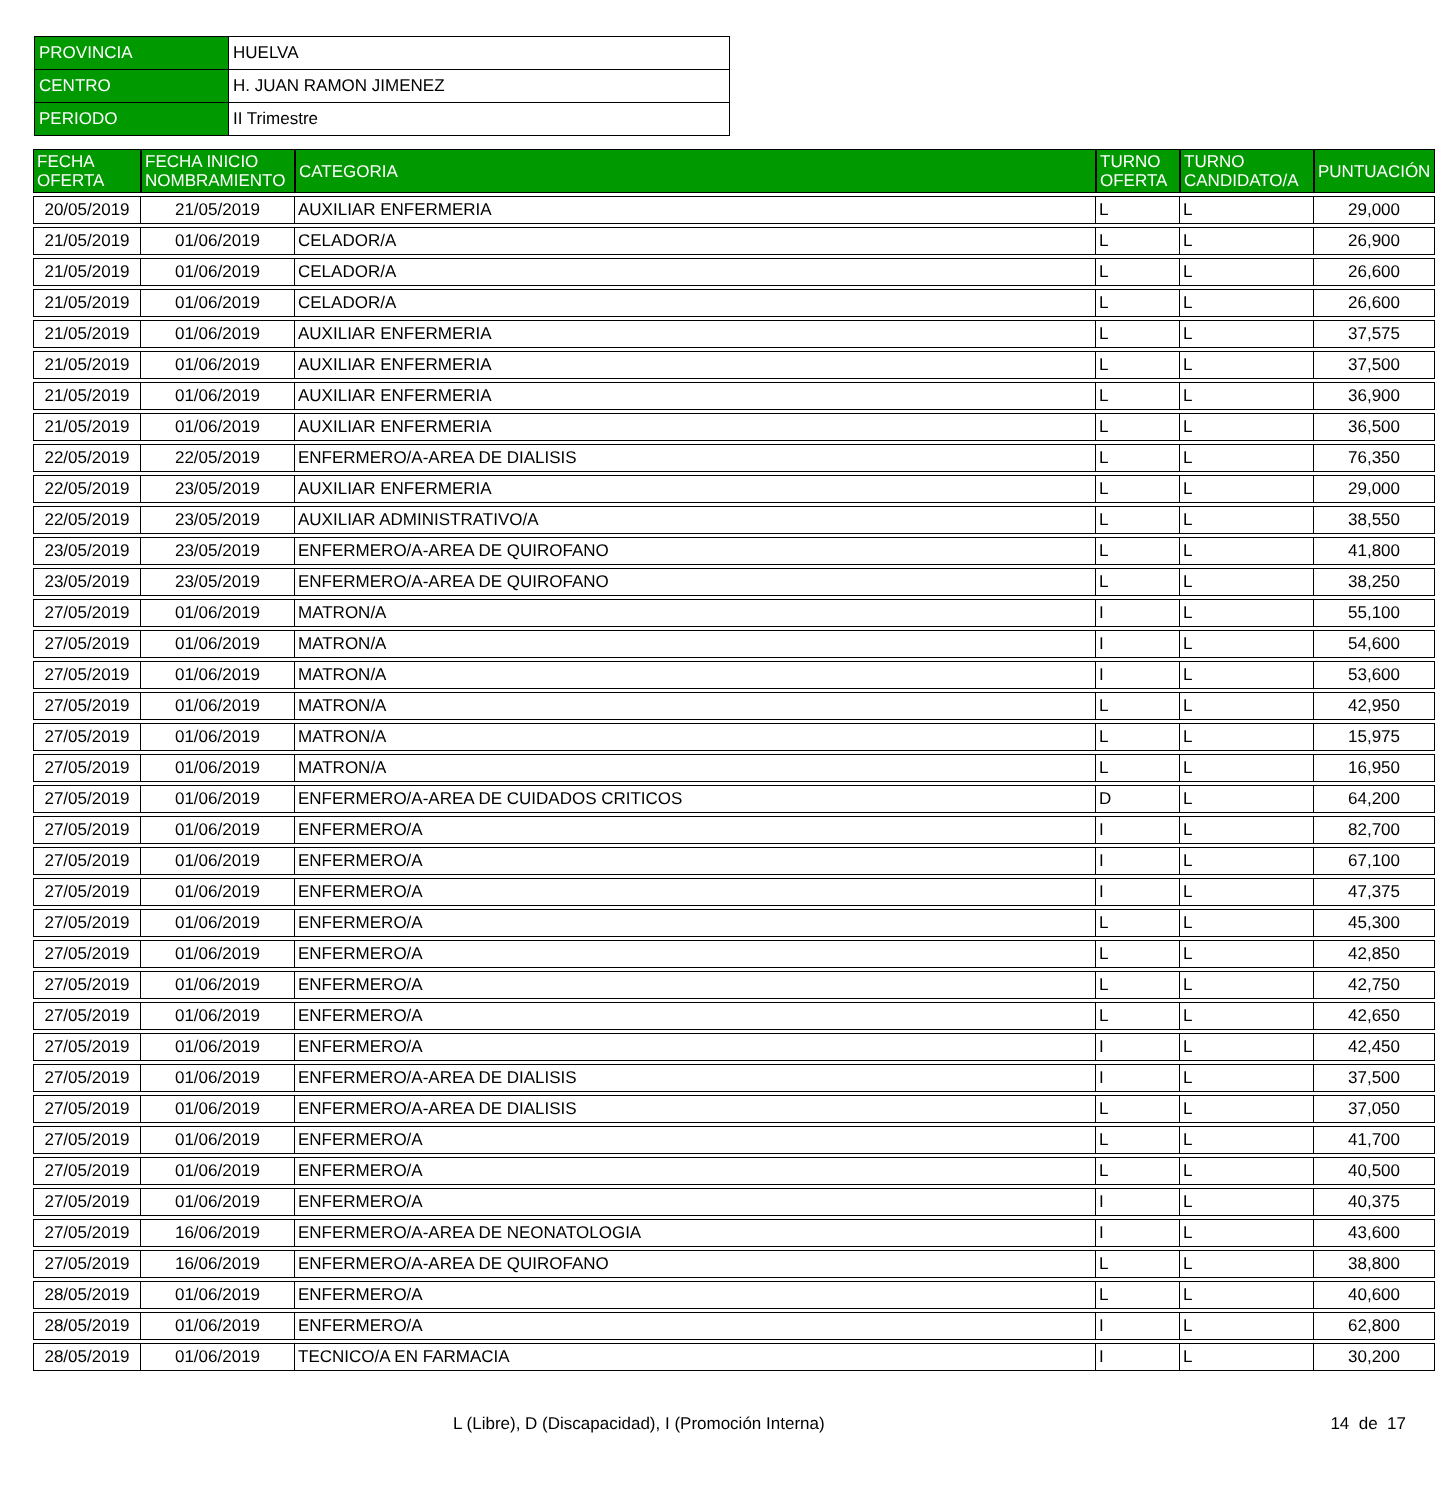| PROVINCIA | HUELVA |
| CENTRO | H. JUAN RAMON JIMENEZ |
| PERIODO | II Trimestre |
| FECHA OFERTA | FECHA INICIO NOMBRAMIENTO | CATEGORIA | TURNO OFERTA | TURNO CANDIDATO/A | PUNTUACIÓN |
| --- | --- | --- | --- | --- | --- |
| 20/05/2019 | 21/05/2019 | AUXILIAR ENFERMERIA | L | L | 29,000 |
| 21/05/2019 | 01/06/2019 | CELADOR/A | L | L | 26,900 |
| 21/05/2019 | 01/06/2019 | CELADOR/A | L | L | 26,600 |
| 21/05/2019 | 01/06/2019 | CELADOR/A | L | L | 26,600 |
| 21/05/2019 | 01/06/2019 | AUXILIAR ENFERMERIA | L | L | 37,575 |
| 21/05/2019 | 01/06/2019 | AUXILIAR ENFERMERIA | L | L | 37,500 |
| 21/05/2019 | 01/06/2019 | AUXILIAR ENFERMERIA | L | L | 36,900 |
| 21/05/2019 | 01/06/2019 | AUXILIAR ENFERMERIA | L | L | 36,500 |
| 22/05/2019 | 22/05/2019 | ENFERMERO/A-AREA DE DIALISIS | L | L | 76,350 |
| 22/05/2019 | 23/05/2019 | AUXILIAR ENFERMERIA | L | L | 29,000 |
| 22/05/2019 | 23/05/2019 | AUXILIAR ADMINISTRATIVO/A | L | L | 38,550 |
| 23/05/2019 | 23/05/2019 | ENFERMERO/A-AREA DE QUIROFANO | L | L | 41,800 |
| 23/05/2019 | 23/05/2019 | ENFERMERO/A-AREA DE QUIROFANO | L | L | 38,250 |
| 27/05/2019 | 01/06/2019 | MATRON/A | I | L | 55,100 |
| 27/05/2019 | 01/06/2019 | MATRON/A | I | L | 54,600 |
| 27/05/2019 | 01/06/2019 | MATRON/A | I | L | 53,600 |
| 27/05/2019 | 01/06/2019 | MATRON/A | L | L | 42,950 |
| 27/05/2019 | 01/06/2019 | MATRON/A | L | L | 15,975 |
| 27/05/2019 | 01/06/2019 | MATRON/A | L | L | 16,950 |
| 27/05/2019 | 01/06/2019 | ENFERMERO/A-AREA DE CUIDADOS CRITICOS | D | L | 64,200 |
| 27/05/2019 | 01/06/2019 | ENFERMERO/A | I | L | 82,700 |
| 27/05/2019 | 01/06/2019 | ENFERMERO/A | I | L | 67,100 |
| 27/05/2019 | 01/06/2019 | ENFERMERO/A | I | L | 47,375 |
| 27/05/2019 | 01/06/2019 | ENFERMERO/A | L | L | 45,300 |
| 27/05/2019 | 01/06/2019 | ENFERMERO/A | L | L | 42,850 |
| 27/05/2019 | 01/06/2019 | ENFERMERO/A | L | L | 42,750 |
| 27/05/2019 | 01/06/2019 | ENFERMERO/A | L | L | 42,650 |
| 27/05/2019 | 01/06/2019 | ENFERMERO/A | I | L | 42,450 |
| 27/05/2019 | 01/06/2019 | ENFERMERO/A-AREA DE DIALISIS | I | L | 37,500 |
| 27/05/2019 | 01/06/2019 | ENFERMERO/A-AREA DE DIALISIS | L | L | 37,050 |
| 27/05/2019 | 01/06/2019 | ENFERMERO/A | L | L | 41,700 |
| 27/05/2019 | 01/06/2019 | ENFERMERO/A | L | L | 40,500 |
| 27/05/2019 | 01/06/2019 | ENFERMERO/A | I | L | 40,375 |
| 27/05/2019 | 16/06/2019 | ENFERMERO/A-AREA DE NEONATOLOGIA | I | L | 43,600 |
| 27/05/2019 | 16/06/2019 | ENFERMERO/A-AREA DE QUIROFANO | L | L | 38,800 |
| 28/05/2019 | 01/06/2019 | ENFERMERO/A | L | L | 40,600 |
| 28/05/2019 | 01/06/2019 | ENFERMERO/A | I | L | 62,800 |
| 28/05/2019 | 01/06/2019 | TECNICO/A EN FARMACIA | I | L | 30,200 |
L (Libre), D (Discapacidad), I (Promoción Interna)
14 de 17